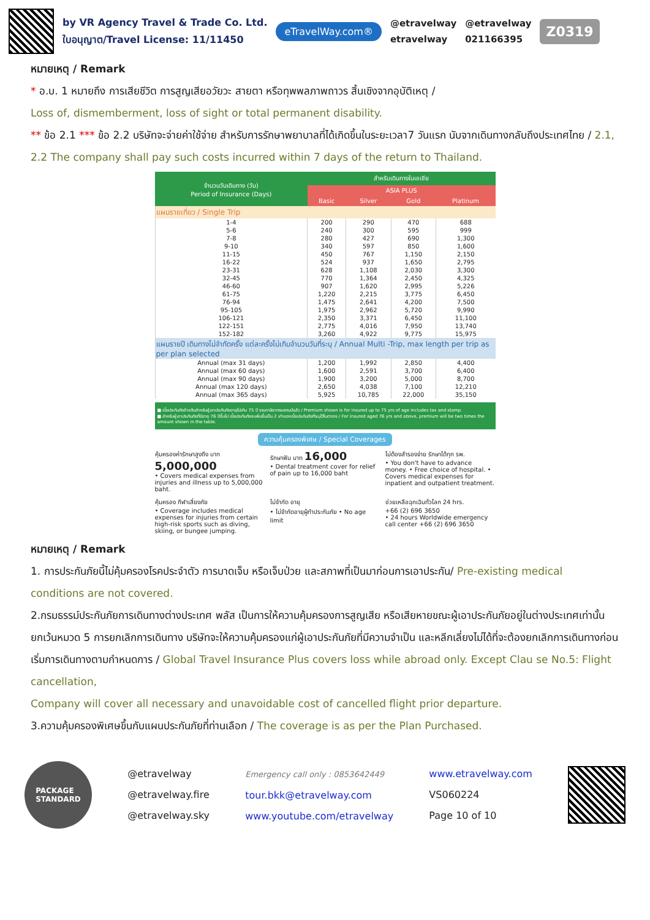by VR Agency Travel & Trade Co. Ltd.
ใบอนุญาต/Travel License: 11/11450
eTravelWay.com®
@etravelway
etravelway
@etravelway
021166395
Z0319
หมายเหตุ / Remark
* อ.บ. 1 หมายถึง การเสียชีวิต การสูญเสียอวัยวะ สายตา หรือทุพพลภาพถาวร สิ้นเชิงจากอุบัติเหตุ /
Loss of, dismemberment, loss of sight or total permanent disability.
** ข้อ 2.1 *** ข้อ 2.2 บริษัทจะจ่ายค่าใช้จ่าย สำหรับการรักษาพยาบาลที่ได้เกิดขึ้นในระยะเวลา7 วันแรก นับจากเดินทางกลับถึงประเทศไทย / 2.1, 2.2 The company shall pay such costs incurred within 7 days of the return to Thailand.
| จำนวนวันเดินทาง (วัน) Period of Insurance (Days) | สำหรับเดินทางในเอเชีย | | | |
| --- | --- | --- | --- | --- |
| | ASIA PLUS | | | |
| | Basic | Silver | Gold | Platinum |
| แผนรายเที่ยว / Single Trip | | | | |
| 1-4 | 200 | 290 | 470 | 688 |
| 5-6 | 240 | 300 | 595 | 999 |
| 7-8 | 280 | 427 | 690 | 1,300 |
| 9-10 | 340 | 597 | 850 | 1,600 |
| 11-15 | 450 | 767 | 1,150 | 2,150 |
| 16-22 | 524 | 937 | 1,650 | 2,795 |
| 23-31 | 628 | 1,108 | 2,030 | 3,300 |
| 32-45 | 770 | 1,364 | 2,450 | 4,325 |
| 46-60 | 907 | 1,620 | 2,995 | 5,226 |
| 61-75 | 1,220 | 2,215 | 3,775 | 6,450 |
| 76-94 | 1,475 | 2,641 | 4,200 | 7,500 |
| 95-105 | 1,975 | 2,962 | 5,720 | 9,990 |
| 106-121 | 2,350 | 3,371 | 6,450 | 11,100 |
| 122-151 | 2,775 | 4,016 | 7,950 | 13,740 |
| 152-182 | 3,260 | 4,922 | 9,775 | 15,975 |
| แผนรายปี เดินทางไม่จำกัดครั้ง แต่ละครั้งไม่เกินจำนวนวันที่ระบุ / Annual Multi -Trip, max length per trip as per plan selected | | | | |
| Annual (max 31 days) | 1,200 | 1,992 | 2,850 | 4,400 |
| Annual (max 60 days) | 1,600 | 2,591 | 3,700 | 6,400 |
| Annual (max 90 days) | 1,900 | 3,200 | 5,000 | 8,700 |
| Annual (max 120 days) | 2,650 | 4,038 | 7,100 | 12,210 |
| Annual (max 365 days) | 5,925 | 10,785 | 22,000 | 35,150 |
■ เบี้ยประกันภัยข้างต้นสำหรับผู้เอาประกันภัยอายุไม่เกิน 75 ปี รวมภาษีอากรแสตมป์แล้ว / Premium shown is for insured up to 75 yrs of age includes tax and stamp.
■ สำหรับผู้เอาประกันภัยที่มีอายุ 76 ปีขึ้นไป เบี้ยประกันภัยจะเพิ่มขึ้นเป็น 2 เท่าของเบี้ยประกันภัยที่ระบุไว้ในตาราง / For insured aged 76 yrs and above, premium will be two times the amount shown in the table.
ความคุ้มครองพิเศษ / Special Coverages
คุ้มครองค่ารักษาสูงถึง บาท 5,000,000
• Covers medical expenses from injuries and illness up to 5,000,000 baht.
รักษาฟัน บาท 16,000
• Dental treatment cover for relief of pain up to 16,000 baht
ไม่ต้องสำรองจ่าย รักษาได้ทุก รพ.
• You don't have to advance money. • Free choice of hospital. • Covers medical expenses for inpatient and outpatient treatment.
คุ้มครอง กีฬาเสี่ยงภัย
• Coverage includes medical expenses for injuries from certain high-risk sports such as diving, skiing, or bungee jumping.
ไม่จำกัด อายุ
• ไม่จำกัดอายุผู้ทำประกันภัย • No age limit
ช่วยเหลือฉุกเฉินทั่วโลก 24 hrs.
+66 (2) 696 3650
• 24 hours Worldwide emergency call center +66 (2) 696 3650
หมายเหตุ / Remark
1. การประกันภัยนี้ไม่คุ้มครองโรคประจำตัว การบาดเจ็บ หรือเจ็บป่วย และสภาพที่เป็นมาก่อนการเอาประกัน/ Pre-existing medical conditions are not covered.
2.กรมธรรม์ประกันภัยการเดินทางต่างประเทศ พลัส เป็นการให้ความคุ้มครองการสูญเสีย หรือเสียหายขณะผู้เอาประกันภัยอยู่ในต่างประเทศเท่านั้น ยกเว้นหมวด 5 การยกเลิกการเดินทาง บริษัทจะให้ความคุ้มครองแก่ผู้เอาประกันภัยที่มีความจำเป็น และหลีกเลี่ยงไม่ได้ที่จะต้องยกเลิกการเดินทางก่อนเริ่มการเดินทางตามกำหนดการ / Global Travel Insurance Plus covers loss while abroad only. Except Clau se No.5: Flight cancellation,
Company will cover all necessary and unavoidable cost of cancelled flight prior departure.
3.ความคุ้มครองพิเศษขึ้นกับแผนประกันภัยที่ท่านเลือก / The coverage is as per the Plan Purchased.
PACKAGE
STANDARD
@etravelway
@etravelway.fire
@etravelway.sky
Emergency call only : 0853642449
tour.bkk@etravelway.com
www.youtube.com/etravelway
www.etravelway.com
VS060224
Page 10 of 10